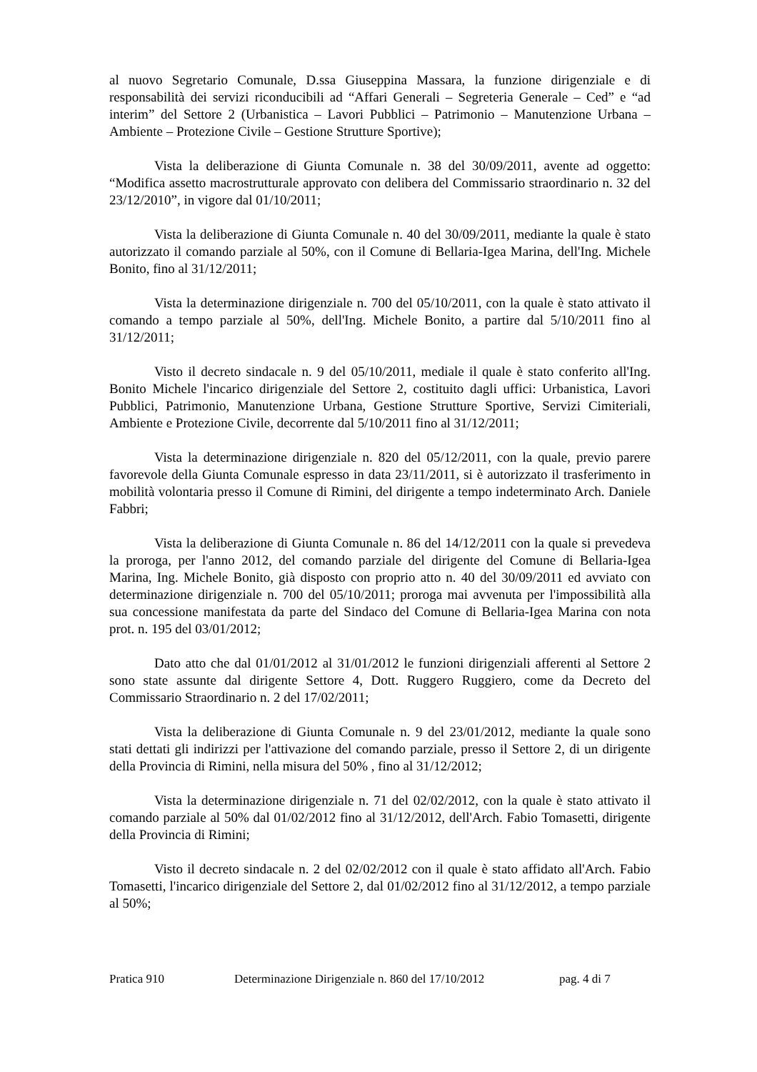al nuovo Segretario Comunale, D.ssa Giuseppina Massara, la funzione dirigenziale e di responsabilità dei servizi riconducibili ad “Affari Generali – Segreteria Generale – Ced” e “ad interim” del Settore 2 (Urbanistica – Lavori Pubblici – Patrimonio – Manutenzione Urbana – Ambiente – Protezione Civile – Gestione Strutture Sportive);
Vista la deliberazione di Giunta Comunale n. 38 del 30/09/2011, avente ad oggetto: “Modifica assetto macrostrutturale approvato con delibera del Commissario straordinario n. 32 del 23/12/2010”, in vigore dal 01/10/2011;
Vista la deliberazione di Giunta Comunale n. 40 del 30/09/2011, mediante la quale è stato autorizzato il comando parziale al 50%, con il Comune di Bellaria-Igea Marina, dell'Ing. Michele Bonito, fino al 31/12/2011;
Vista la determinazione dirigenziale n. 700 del 05/10/2011, con la quale è stato attivato il comando a tempo parziale al 50%, dell'Ing. Michele Bonito, a partire dal 5/10/2011 fino al 31/12/2011;
Visto il decreto sindacale n. 9 del 05/10/2011, mediale il quale è stato conferito all'Ing. Bonito Michele l'incarico dirigenziale del Settore 2, costituito dagli uffici: Urbanistica, Lavori Pubblici, Patrimonio, Manutenzione Urbana, Gestione Strutture Sportive, Servizi Cimiteriali, Ambiente e Protezione Civile, decorrente dal 5/10/2011 fino al 31/12/2011;
Vista la determinazione dirigenziale n. 820 del 05/12/2011, con la quale, previo parere favorevole della Giunta Comunale espresso in data 23/11/2011, si è autorizzato il trasferimento in mobilità volontaria presso il Comune di Rimini, del dirigente a tempo indeterminato Arch. Daniele Fabbri;
Vista la deliberazione di Giunta Comunale n. 86 del 14/12/2011 con la quale si prevedeva la proroga, per l'anno 2012, del comando parziale del dirigente del Comune di Bellaria-Igea Marina, Ing. Michele Bonito, già disposto con proprio atto n. 40 del 30/09/2011 ed avviato con determinazione dirigenziale n. 700 del 05/10/2011; proroga mai avvenuta per l'impossibilità alla sua concessione manifestata da parte del Sindaco del Comune di Bellaria-Igea Marina con nota prot. n. 195 del 03/01/2012;
Dato atto che dal 01/01/2012 al 31/01/2012 le funzioni dirigenziali afferenti al Settore 2 sono state assunte dal dirigente Settore 4, Dott. Ruggero Ruggiero, come da Decreto del Commissario Straordinario n. 2 del 17/02/2011;
Vista la deliberazione di Giunta Comunale n. 9 del 23/01/2012, mediante la quale sono stati dettati gli indirizzi per l'attivazione del comando parziale, presso il Settore 2, di un dirigente della Provincia di Rimini, nella misura del 50% , fino al 31/12/2012;
Vista la determinazione dirigenziale n. 71 del 02/02/2012, con la quale è stato attivato il comando parziale al 50% dal 01/02/2012 fino al 31/12/2012, dell'Arch. Fabio Tomasetti, dirigente della Provincia di Rimini;
Visto il decreto sindacale n. 2 del 02/02/2012 con il quale è stato affidato all'Arch. Fabio Tomasetti, l'incarico dirigenziale del Settore 2, dal 01/02/2012 fino al 31/12/2012, a tempo parziale al 50%;
Pratica 910 Determinazione Dirigenziale n. 860 del 17/10/2012 pag. 4 di 7